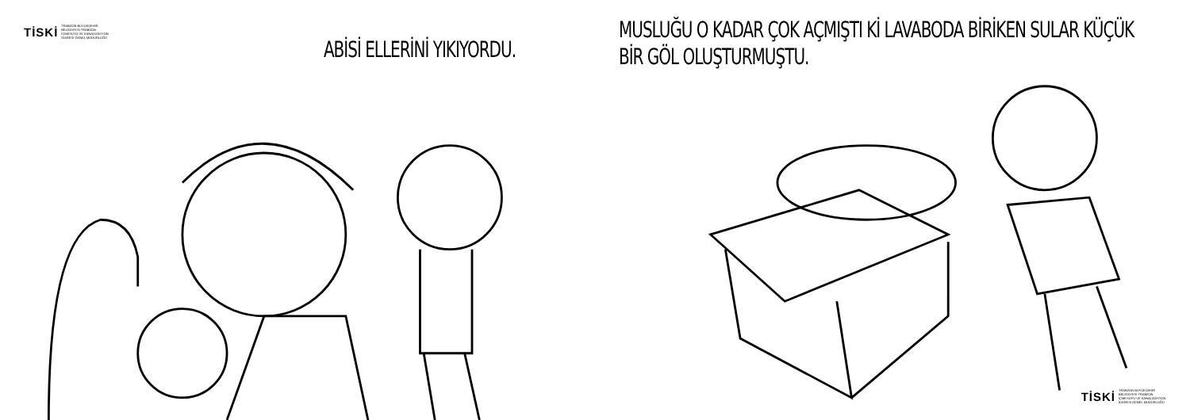TİSKİ TRABZON BÜYÜKŞEHİR BELEDİYESİ TRABZON İÇMESUYU VE KANALİZASYON İDARESİ GENEL MÜDÜRLÜĞÜ
ABİSİ ELLERİNİ YIKIYORDU.
MUSLUĞU O KADAR ÇOK AÇMIŞTI Kİ LAVABODA BİRİKEN SULAR KÜÇÜK BİR GÖL OLUŞTURMUŞTU.
TİSKİ TRABZON BÜYÜKŞEHİR BELEDİYESİ TRABZON İÇMESUYU VE KANALİZASYON İDARESİ GENEL MÜDÜRLÜĞÜ